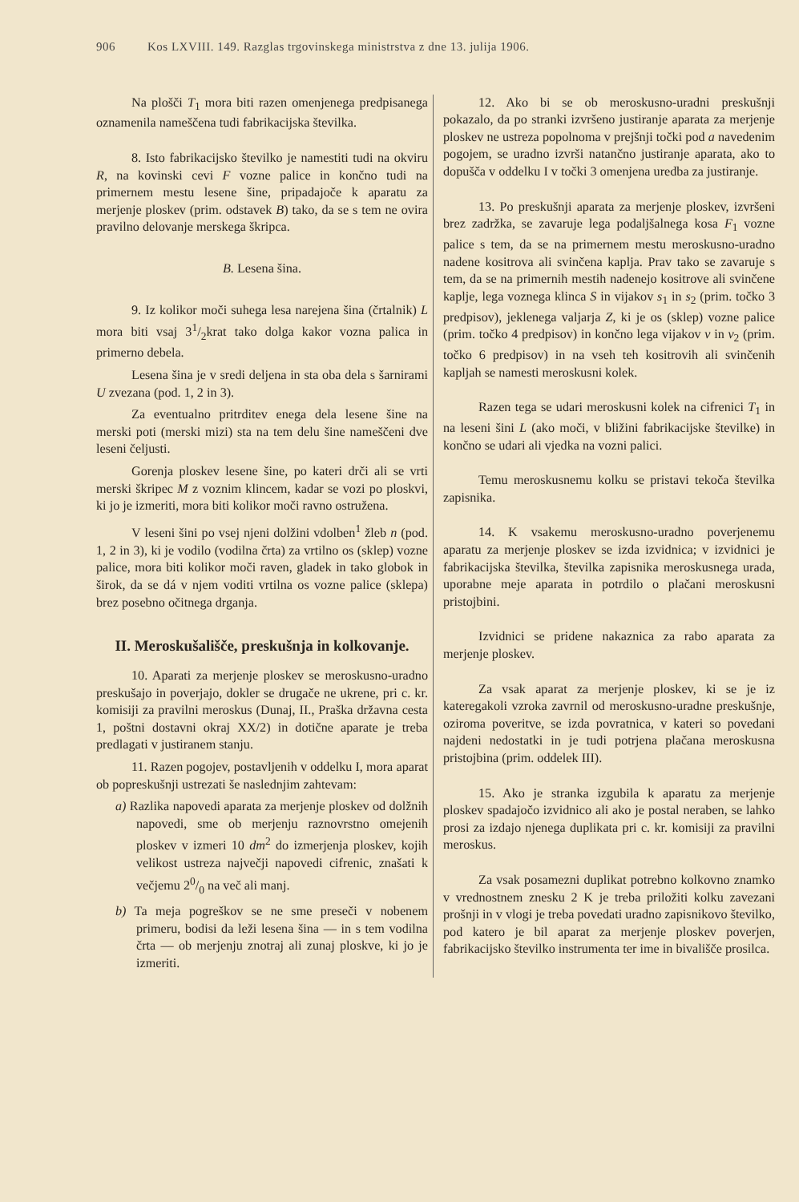906 Kos LXVIII. 149. Razglas trgovinskega ministrstva z dne 13. julija 1906.
Na plošči T<sub>1</sub> mora biti razen omenjenega predpisanega oznamenila nameščena tudi fabrikacijska številka.
8. Isto fabrikacijsko številko je namestiti tudi na okviru R, na kovinski cevi F vozne palice in končno tudi na primernem mestu lesene šine, pripadajoče k aparatu za merjenje ploskev (prim. odstavek B) tako, da se s tem ne ovira pravilno delovanje merskega škripca.
B. Lesena šina.
9. Iz kolikor moči suhega lesa narejena šina (črtalnik) L mora biti vsaj 31/2krat tako dolga kakor vozna palica in primerno debela.
Lesena šina je v sredi deljena in sta oba dela s šarnirami U zvezana (pod. 1, 2 in 3).
Za eventualno pritrditev enega dela lesene šine na merski poti (merski mizi) sta na tem delu šine nameščeni dve leseni čeljusti.
Gorenja ploskev lesene šine, po kateri drči ali se vrti merski škripec M z voznim klincem, kadar se vozi po ploskvi, ki jo je izmeriti, mora biti kolikor moči ravno ostružena.
V leseni šini po vsej njeni dolžini vdolben<sup>1</sup> žleb n (pod. 1, 2 in 3), ki je vodilo (vodilna črta) za vrtilno os (sklep) vozne palice, mora biti kolikor moči raven, gladek in tako globok in širok, da se dá v njem voditi vrtilna os vozne palice (sklepa) brez posebno očitnega drganja.
II. Meroskušališče, preskušnja in kolkovanje.
10. Aparati za merjenje ploskev se meroskusno-uradno preskušajo in poverjajo, dokler se drugače ne ukrene, pri c. kr. komisiji za pravilni meroskus (Dunaj, II., Praška državna cesta 1, poštni dostavni okraj XX/2) in dotične aparate je treba predlagati v justiranem stanju.
11. Razen pogojev, postavljenih v oddelku I, mora aparat ob popreskušnji ustrezati še naslednjim zahtevam:
a) Razlika napovedi aparata za merjenje ploskev od dolžnih napovedi, sme ob merjenju raznovrstno omejenih ploskev v izmeri 10 dm<sup>2</sup> do izmerjenja ploskev, kojih velikost ustreza največji napovedi cifrenic, znašati k večjemu 20/0 na več ali manj.
b) Ta meja pogreškov se ne sme preseči v nobenem primeru, bodisi da leži lesena šina — in s tem vodilna črta — ob merjenju znotraj ali zunaj ploskve, ki jo je izmeriti.
12. Ako bi se ob meroskusno-uradni preskušnji pokazalo, da po stranki izvršeno justiranje aparata za merjenje ploskev ne ustreza popolnoma v prejšnji točki pod a navedenim pogojem, se uradno izvrši natančno justiranje aparata, ako to dopušča v oddelku I v točki 3 omenjena uredba za justiranje.
13. Po preskušnji aparata za merjenje ploskev, izvršeni brez zadržka, se zavaruje lega podaljšalnega kosa F<sub>1</sub> vozne palice s tem, da se na primernem mestu meroskusno-uradno nadene kositrova ali svinčena kaplja. Prav tako se zavaruje s tem, da se na primernih mestih nadenejo kositrove ali svinčene kaplje, lega voznega klinca S in vijakov s<sub>1</sub> in s<sub>2</sub> (prim. točko 3 predpisov), jeklenega valjarja Z, ki je os (sklep) vozne palice (prim. točko 4 predpisov) in končno lega vijakov v in v<sub>2</sub> (prim. točko 6 predpisov) in na vseh teh kositrovih ali svinčenih kapljah se namesti meroskusni kolek.
Razen tega se udari meroskusni kolek na cifrenici T<sub>1</sub> in na leseni šini L (ako moči, v bližini fabrikacijske številke) in končno se udari ali vjedka na vozni palici.
Temu meroskusnemu kolku se pristavi tekoča številka zapisnika.
14. K vsakemu meroskusno-uradno poverjenemu aparatu za merjenje ploskev se izda izvidnica; v izvidnici je fabrikacijska številka, številka zapisnika meroskusnega urada, uporabne meje aparata in potrdilo o plačani meroskusni pristojbini.
Izvidnici se pridene nakaznica za rabo aparata za merjenje ploskev.
Za vsak aparat za merjenje ploskev, ki se je iz kateregakoli vzroka zavrnil od meroskusno-uradne preskušnje, oziroma poveritve, se izda povratnica, v kateri so povedani najdeni nedostatki in je tudi potrjena plačana meroskusna pristojbina (prim. oddelek III).
15. Ako je stranka izgubila k aparatu za merjenje ploskev spadajočo izvidnico ali ako je postal neraben, se lahko prosi za izdajo njenega duplikata pri c. kr. komisiji za pravilni meroskus.
Za vsak posamezni duplikat potrebno kolkovno znamko v vrednostnem znesku 2 K je treba priložiti kolku zavezani prošnji in v vlogi je treba povedati uradno zapisnikovo številko, pod katero je bil aparat za merjenje ploskev poverjen, fabrikacijsko številko instrumenta ter ime in bivališče prosilca.